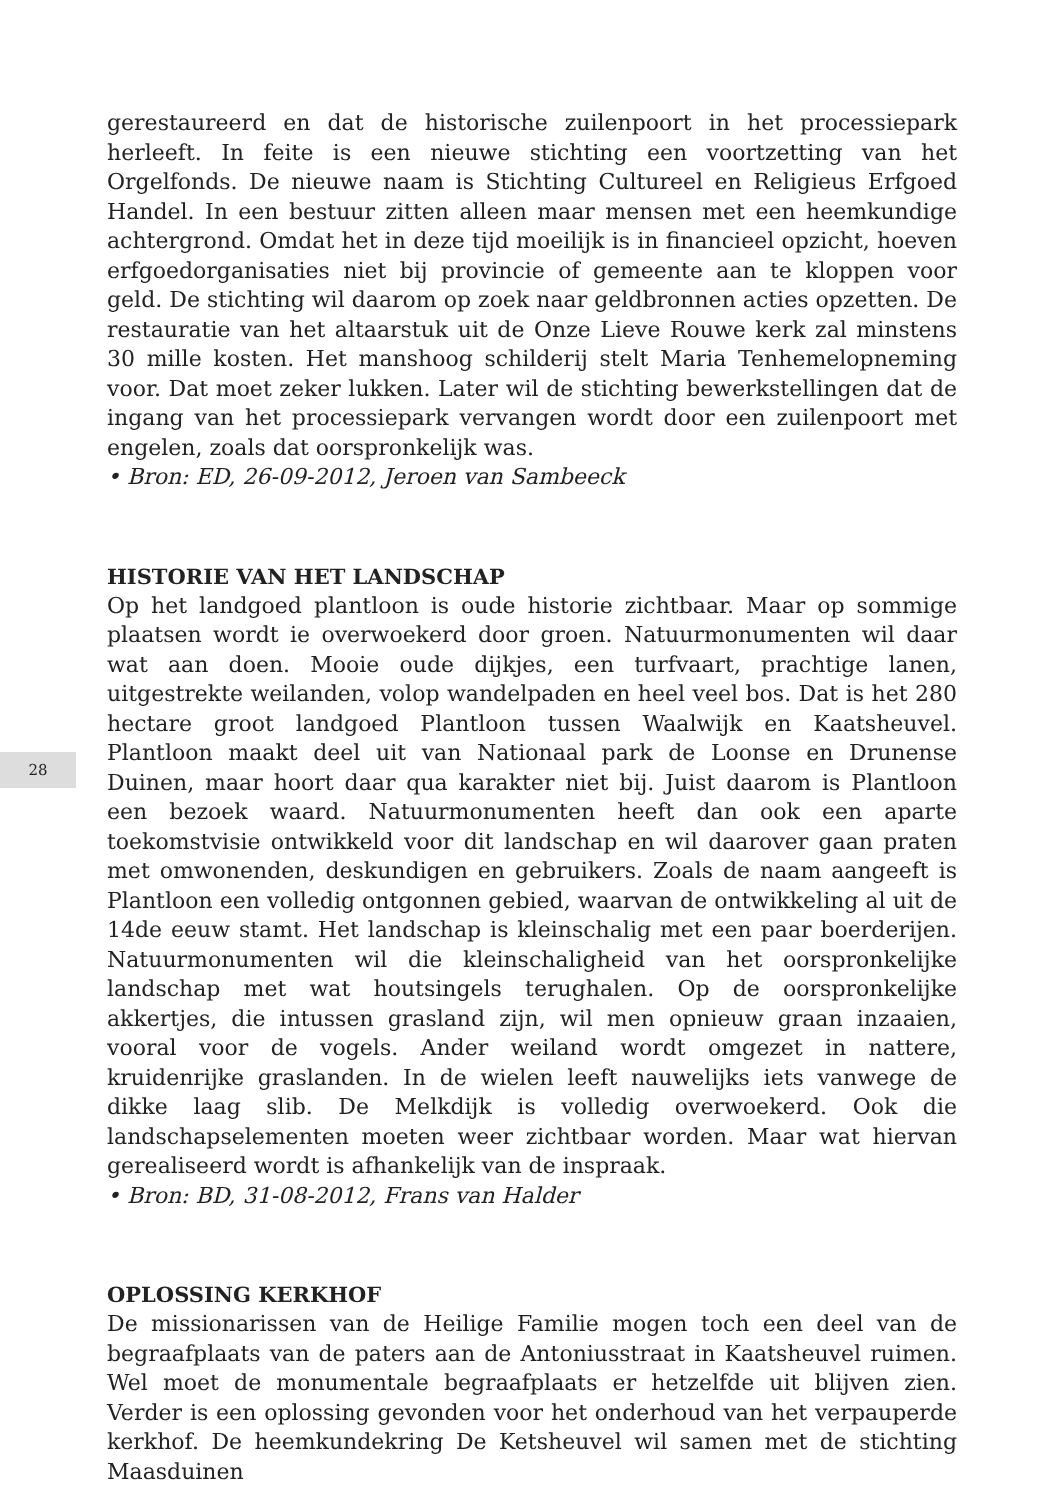28
gerestaureerd en dat de historische zuilenpoort in het processiepark herleeft. In feite is een nieuwe stichting een voortzetting van het Orgelfonds. De nieuwe naam is Stichting Cultureel en Religieus Erfgoed Handel. In een bestuur zitten alleen maar mensen met een heemkundige achtergrond. Omdat het in deze tijd moeilijk is in financieel opzicht, hoeven erfgoedorganisaties niet bij provincie of gemeente aan te kloppen voor geld. De stichting wil daarom op zoek naar geldbronnen acties opzetten. De restauratie van het altaarstuk uit de Onze Lieve Rouwe kerk zal minstens 30 mille kosten. Het manshoog schilderij stelt Maria Tenhemelopneming voor. Dat moet zeker lukken. Later wil de stichting bewerkstellingen dat de ingang van het processiepark vervangen wordt door een zuilenpoort met engelen, zoals dat oorspronkelijk was.
• Bron: ED, 26-09-2012, Jeroen van Sambeeck
HISTORIE VAN HET LANDSCHAP
Op het landgoed plantloon is oude historie zichtbaar. Maar op sommige plaatsen wordt ie overwoekerd door groen. Natuurmonumenten wil daar wat aan doen. Mooie oude dijkjes, een turfvaart, prachtige lanen, uitgestrekte weilanden, volop wandelpaden en heel veel bos. Dat is het 280 hectare groot landgoed Plantloon tussen Waalwijk en Kaatsheuvel. Plantloon maakt deel uit van Nationaal park de Loonse en Drunense Duinen, maar hoort daar qua karakter niet bij. Juist daarom is Plantloon een bezoek waard. Natuurmonumenten heeft dan ook een aparte toekomstvisie ontwikkeld voor dit landschap en wil daarover gaan praten met omwonenden, deskundigen en gebruikers. Zoals de naam aangeeft is Plantloon een volledig ontgonnen gebied, waarvan de ontwikkeling al uit de 14de eeuw stamt. Het landschap is kleinschalig met een paar boerderijen. Natuurmonumenten wil die kleinschaligheid van het oorspronkelijke landschap met wat houtsingels terughalen. Op de oorspronkelijke akkertjes, die intussen grasland zijn, wil men opnieuw graan inzaaien, vooral voor de vogels. Ander weiland wordt omgezet in nattere, kruidenrijke graslanden. In de wielen leeft nauwelijks iets vanwege de dikke laag slib. De Melkdijk is volledig overwoekerd. Ook die landschapselementen moeten weer zichtbaar worden. Maar wat hiervan gerealiseerd wordt is afhankelijk van de inspraak.
• Bron: BD, 31-08-2012, Frans van Halder
OPLOSSING KERKHOF
De missionarissen van de Heilige Familie mogen toch een deel van de begraafplaats van de paters aan de Antoniusstraat in Kaatsheuvel ruimen. Wel moet de monumentale begraafplaats er hetzelfde uit blijven zien. Verder is een oplossing gevonden voor het onderhoud van het verpauperde kerkhof. De heemkundekring De Ketsheuvel wil samen met de stichting Maasduinen